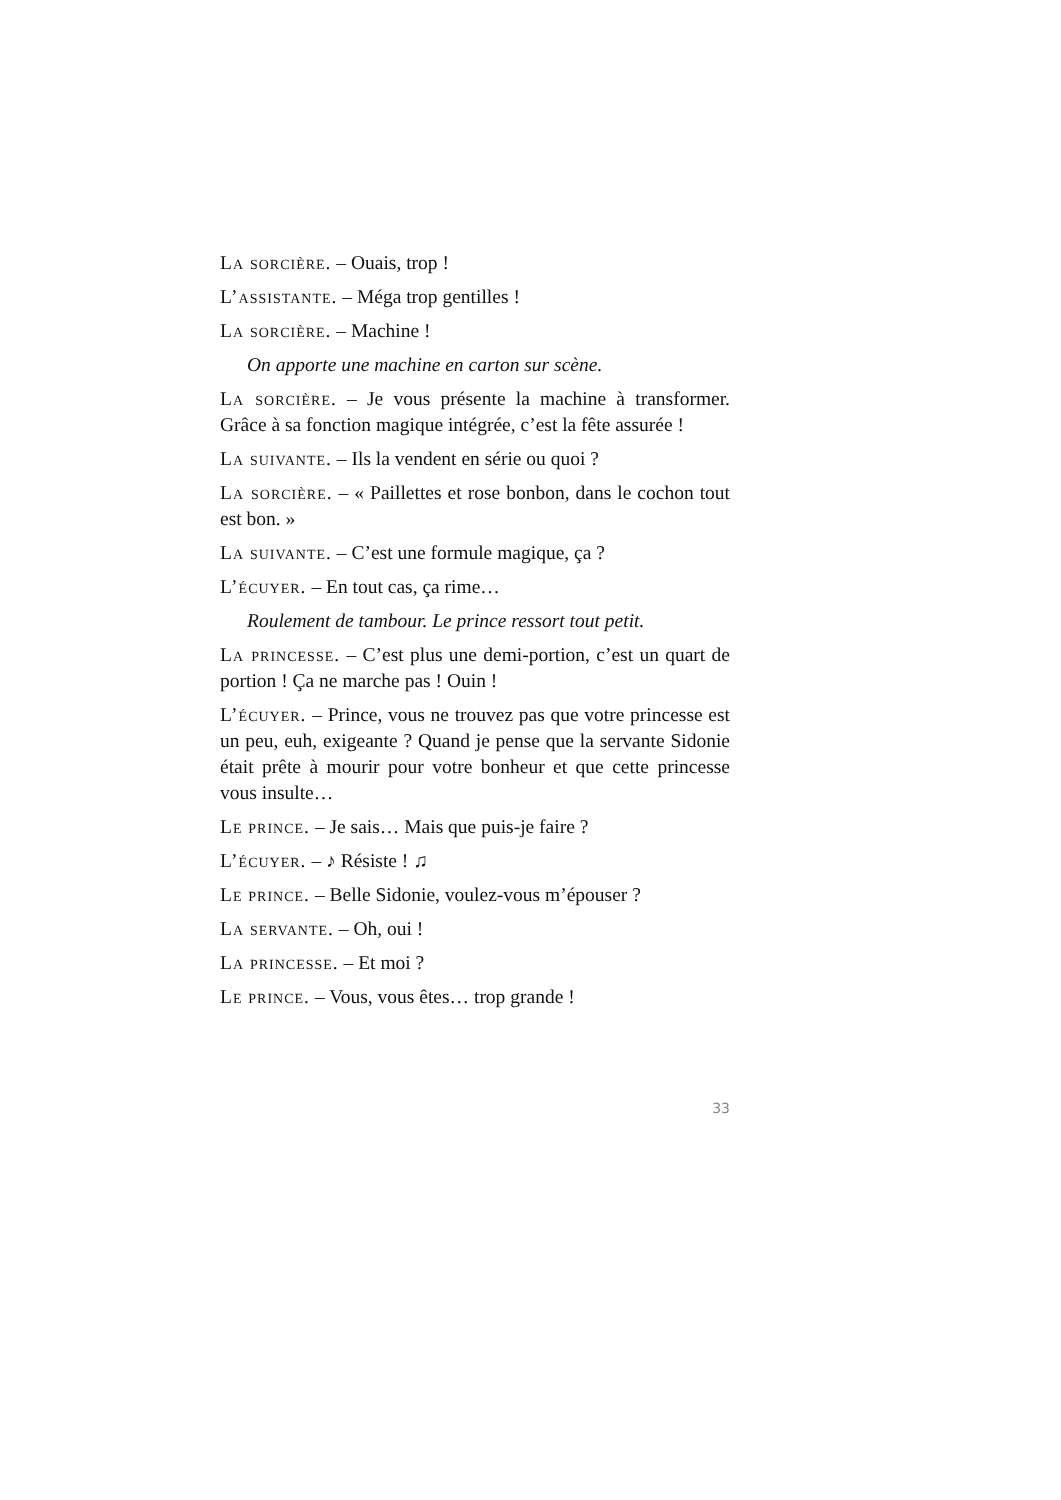La sorcière. – Ouais, trop !
L’assistante. – Méga trop gentilles !
La sorcière. – Machine !
On apporte une machine en carton sur scène.
La sorcière. – Je vous présente la machine à transformer. Grâce à sa fonction magique intégrée, c’est la fête assurée !
La suivante. – Ils la vendent en série ou quoi ?
La sorcière. – « Paillettes et rose bonbon, dans le cochon tout est bon. »
La suivante. – C’est une formule magique, ça ?
L’écuyer. – En tout cas, ça rime…
Roulement de tambour. Le prince ressort tout petit.
La princesse. – C’est plus une demi-portion, c’est un quart de portion ! Ça ne marche pas ! Ouin !
L’écuyer. – Prince, vous ne trouvez pas que votre princesse est un peu, euh, exigeante ? Quand je pense que la servante Sidonie était prête à mourir pour votre bonheur et que cette princesse vous insulte…
Le prince. – Je sais… Mais que puis-je faire ?
L’écuyer. – ♪ Résiste ! ♫
Le prince. – Belle Sidonie, voulez-vous m’épouser ?
La servante. – Oh, oui !
La princesse. – Et moi ?
Le prince. – Vous, vous êtes… trop grande !
33